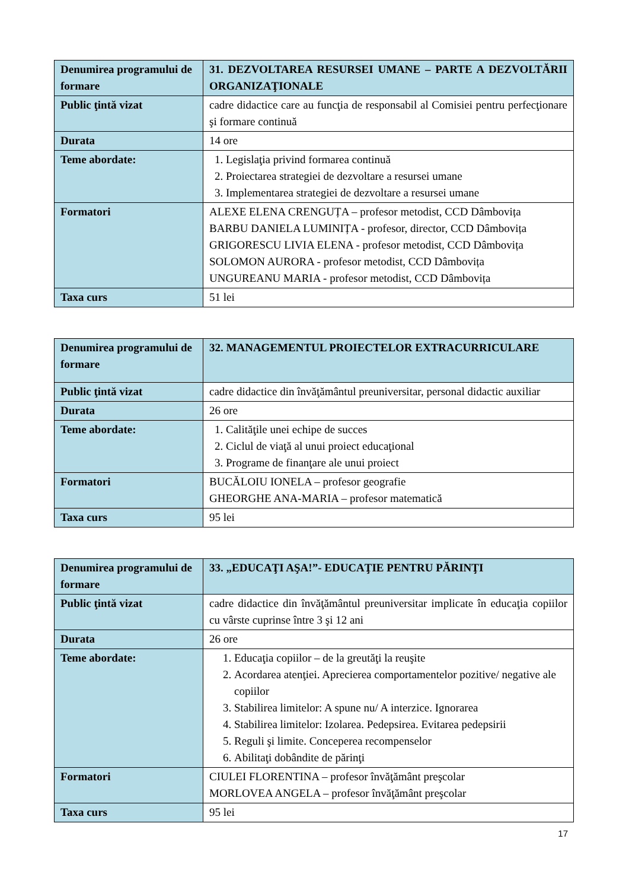| Denumirea programului de formare | 31. DEZVOLTAREA RESURSEI UMANE – PARTE A DEZVOLTĂRII ORGANIZAŢIONALE |
| Public ţintă vizat | cadre didactice care au funcţia de responsabil al Comisiei pentru perfecţionare şi formare continuă |
| Durata | 14 ore |
| Teme abordate: | 1. Legislaţia privind formarea continuă 2. Proiectarea strategiei de dezvoltare a resursei umane 3. Implementarea strategiei de dezvoltare a resursei umane |
| Formatori | ALEXE ELENA CRENGUȚA – profesor metodist, CCD Dâmbovița BARBU DANIELA LUMINIȚA - profesor, director, CCD Dâmbovița GRIGORESCU LIVIA ELENA - profesor metodist, CCD Dâmbovița SOLOMON AURORA - profesor metodist, CCD Dâmbovița UNGUREANU MARIA - profesor metodist, CCD Dâmbovița |
| Taxa curs | 51 lei |
| Denumirea programului de formare | 32. MANAGEMENTUL PROIECTELOR EXTRACURRICULARE |
| Public ţintă vizat | cadre didactice din învăţământul preuniversitar, personal didactic auxiliar |
| Durata | 26 ore |
| Teme abordate: | 1. Calităţile unei echipe de succes 2. Ciclul de viaţă al unui proiect educaţional 3. Programe de finanţare ale unui proiect |
| Formatori | BUCĂLOIU IONELA – profesor geografie GHEORGHE ANA-MARIA – profesor matematică |
| Taxa curs | 95 lei |
| Denumirea programului de formare | 33. „EDUCAŢI AŞA!”- EDUCAŢIE PENTRU PĂRINŢI |
| Public ţintă vizat | cadre didactice din învăţământul preuniversitar implicate în educaţia copiilor cu vârste cuprinse între 3 şi 12 ani |
| Durata | 26 ore |
| Teme abordate: | 1. Educaţia copiilor – de la greutăţi la reuşite 2. Acordarea atenţiei. Aprecierea comportamentelor pozitive/ negative ale copiilor 3. Stabilirea limitelor: A spune nu/ A interzice. Ignorarea 4. Stabilirea limitelor: Izolarea. Pedepsirea. Evitarea pedepsirii 5. Reguli şi limite. Conceperea recompenselor 6. Abilitaţi dobândite de părinţi |
| Formatori | CIULEI FLORENTINA – profesor învăţământ preşcolar MORLOVEA ANGELA – profesor învăţământ preşcolar |
| Taxa curs | 95 lei |
17